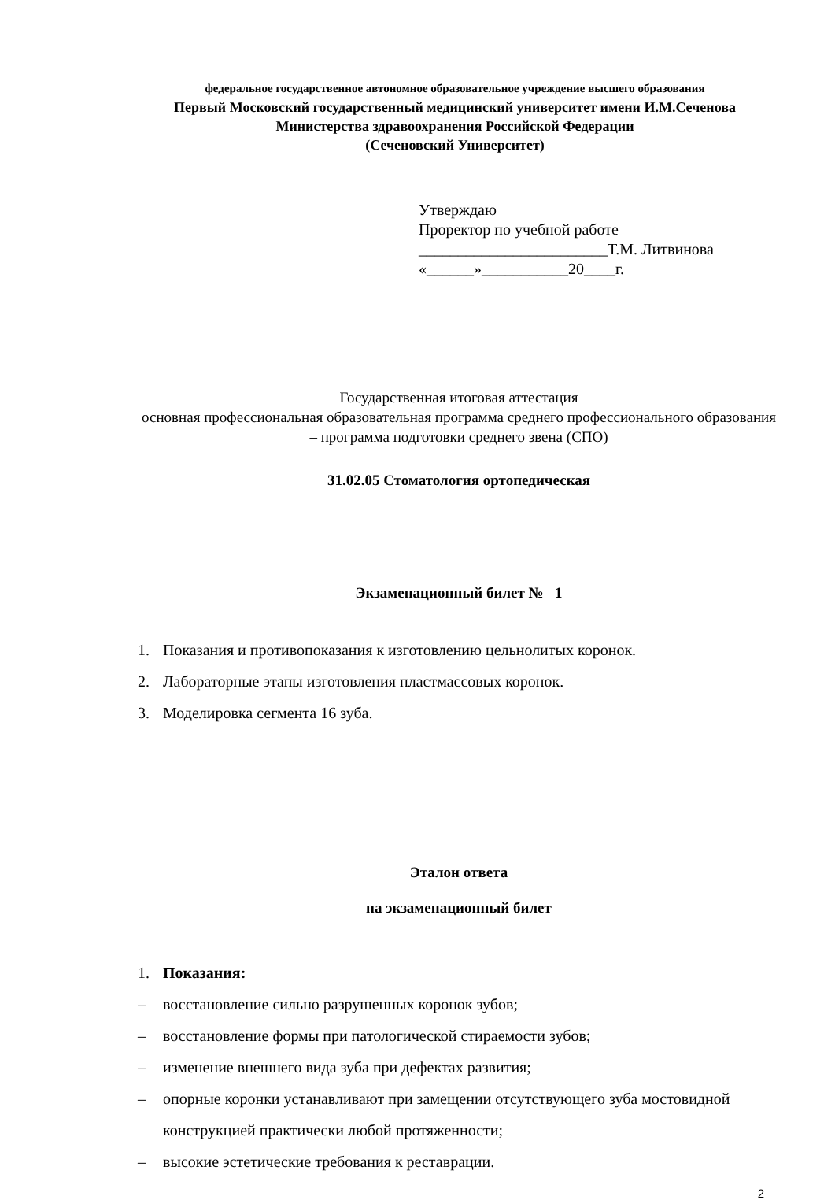федеральное государственное автономное образовательное учреждение высшего образования
Первый Московский государственный медицинский университет имени И.М.Сеченова
Министерства здравоохранения Российской Федерации
(Сеченовский Университет)
Утверждаю
Проректор по учебной работе
________________________Т.М. Литвинова
«______»___________20____г.
Государственная итоговая аттестация
основная профессиональная образовательная программа среднего профессионального образования – программа подготовки среднего звена (СПО)
31.02.05 Стоматология ортопедическая
Экзаменационный билет № 1
1. Показания и противопоказания к изготовлению цельнолитых коронок.
2. Лабораторные этапы изготовления пластмассовых коронок.
3. Моделировка сегмента 16 зуба.
Эталон ответа
на экзаменационный билет
1. Показания:
– восстановление сильно разрушенных коронок зубов;
– восстановление формы при патологической стираемости зубов;
– изменение внешнего вида зуба при дефектах развития;
– опорные коронки устанавливают при замещении отсутствующего зуба мостовидной конструкцией практически любой протяженности;
– высокие эстетические требования к реставрации.
2